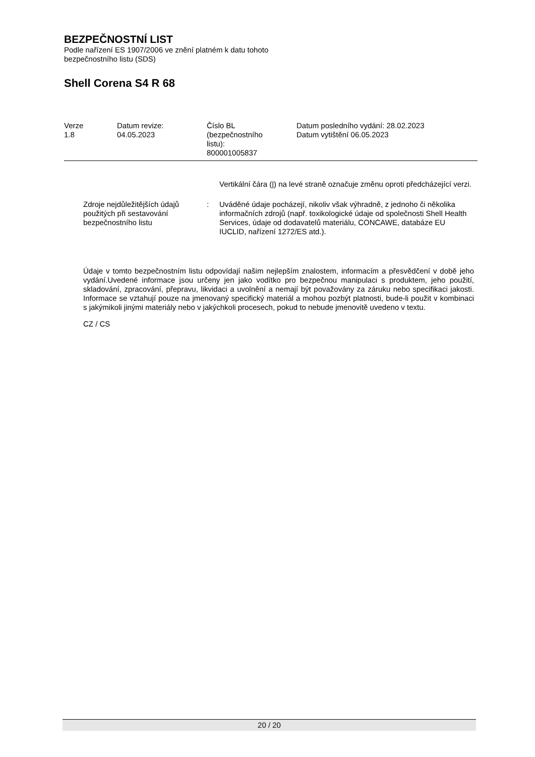BEZPEČNOSTNÍ LIST
Podle nařízení ES 1907/2006 ve znění platném k datu tohoto
bezpečnostního listu (SDS)
Shell Corena S4 R 68
| Verze 1.8 | Datum revize: 04.05.2023 | Číslo BL (bezpečnostního listu): 800001005837 | Datum posledního vydání: 28.02.2023 Datum vytištění 06.05.2023 |
Vertikální čára (|) na levé straně označuje změnu oproti předcházející verzi.
Zdroje nejdůležitějších údajů použitých při sestavování bezpečnostního listu
: Uváděné údaje pocházejí, nikoliv však výhradně, z jednoho či několika informačních zdrojů (např. toxikologické údaje od společnosti Shell Health Services, údaje od dodavatelů materiálu, CONCAWE, databáze EU IUCLID, nařízení 1272/ES atd.).
Údaje v tomto bezpečnostním listu odpovídají našim nejlepším znalostem, informacím a přesvědčení v době jeho vydání.Uvedené informace jsou určeny jen jako vodítko pro bezpečnou manipulaci s produktem, jeho použití, skladování, zpracování, přepravu, likvidaci a uvolnění a nemají být považovány za záruku nebo specifikaci jakosti. Informace se vztahují pouze na jmenovaný specifický materiál a mohou pozbýt platnosti, bude-li použit v kombinaci s jakýmikoli jinými materiály nebo v jakýchkoli procesech, pokud to nebude jmenovitě uvedeno v textu.
CZ / CS
20 / 20